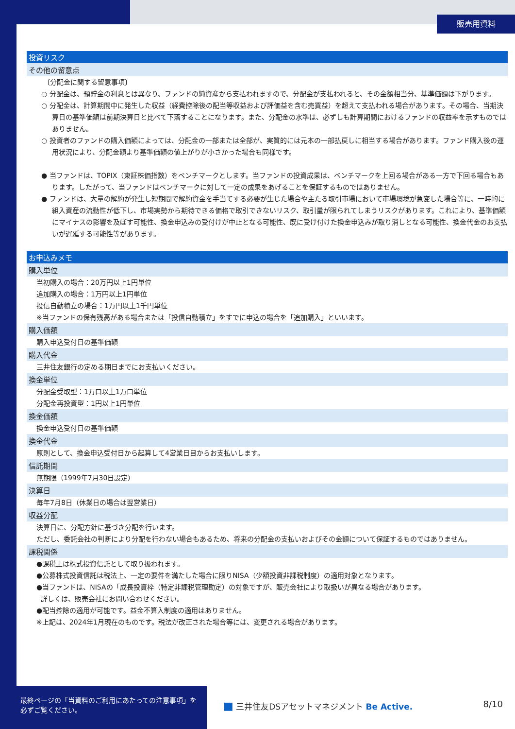販売用資料
投資リスク
その他の留意点
〔分配金に関する留意事項〕
○ 分配金は、預貯金の利息とは異なり、ファンドの純資産から支払われますので、分配金が支払われると、その金額相当分、基準価額は下がります。
○ 分配金は、計算期間中に発生した収益（経費控除後の配当等収益および評価益を含む売買益）を超えて支払われる場合があります。その場合、当期決算日の基準価額は前期決算日と比べて下落することになります。また、分配金の水準は、必ずしも計算期間におけるファンドの収益率を示すものではありません。
○ 投資者のファンドの購入価額によっては、分配金の一部または全部が、実質的には元本の一部払戻しに相当する場合があります。ファンド購入後の運用状況により、分配金額より基準価額の値上がりが小さかった場合も同様です。
● 当ファンドは、TOPIX（東証株価指数）をベンチマークとします。当ファンドの投資成果は、ベンチマークを上回る場合がある一方で下回る場合もあります。したがって、当ファンドはベンチマークに対して一定の成果をあげることを保証するものではありません。
● ファンドは、大量の解約が発生し短期間で解約資金を手当てする必要が生じた場合や主たる取引市場において市場環境が急変した場合等に、一時的に組入資産の流動性が低下し、市場実勢から期待できる価格で取引できないリスク、取引量が限られてしまうリスクがあります。これにより、基準価額にマイナスの影響を及ぼす可能性、換金申込みの受付けが中止となる可能性、既に受け付けた換金申込みが取り消しとなる可能性、換金代金のお支払いが遅延する可能性等があります。
お申込みメモ
購入単位
当初購入の場合：20万円以上1円単位
追加購入の場合：1万円以上1円単位
投信自動積立の場合：1万円以上1千円単位
※当ファンドの保有残高がある場合または「投信自動積立」をすでに申込の場合を「追加購入」といいます。
購入価額
購入申込受付日の基準価額
購入代金
三井住友銀行の定める期日までにお支払いください。
換金単位
分配金受取型：1万口以上1万口単位
分配金再投資型：1円以上1円単位
換金価額
換金申込受付日の基準価額
換金代金
原則として、換金申込受付日から起算して4営業日目からお支払いします。
信託期間
無期限（1999年7月30日設定）
決算日
毎年7月8日（休業日の場合は翌営業日）
収益分配
決算日に、分配方針に基づき分配を行います。
ただし、委託会社の判断により分配を行わない場合もあるため、将来の分配金の支払いおよびその金額について保証するものではありません。
課税関係
●課税上は株式投資信託として取り扱われます。
●公募株式投資信託は税法上、一定の要件を満たした場合に限りNISA（少額投資非課税制度）の適用対象となります。
●当ファンドは、NISAの「成長投資枠（特定非課税管理勘定）の対象ですが、販売会社により取扱いが異なる場合があります。
詳しくは、販売会社にお問い合わせください。
●配当控除の適用が可能です。益金不算入制度の適用はありません。
※上記は、2024年1月現在のものです。税法が改正された場合等には、変更される場合があります。
最終ページの「当資料のご利用にあたっての注意事項」を必ずご覧ください。
■ 三井住友DSアセットマネジメント Be Active.
8/10